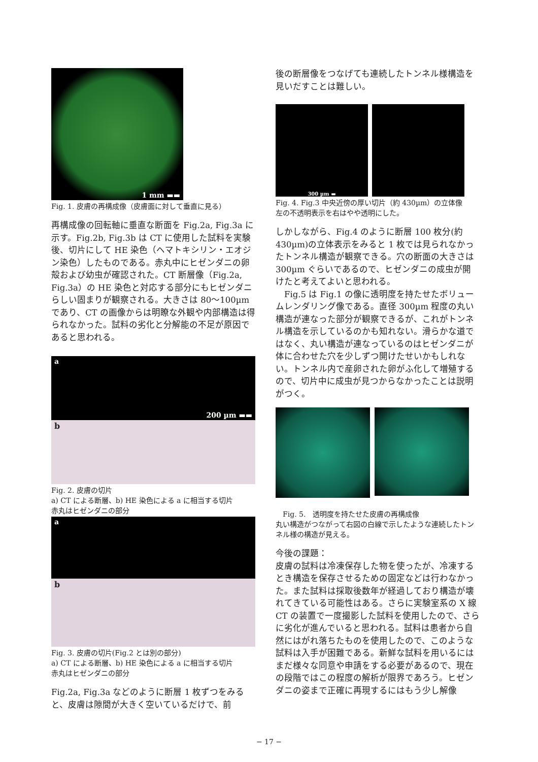1 mm ▬▬
Fig. 1. 皮膚の再構成像（皮膚面に対して垂直に見る）
再構成像の回転軸に垂直な断面を Fig.2a, Fig.3a に示す。Fig.2b, Fig.3b は CT に使用した試料を実験後、切片にして HE 染色（ヘマトキシリン・エオジン染色）したものである。赤丸中にヒゼンダニの卵殻および幼虫が確認された。CT 断層像（Fig.2a, Fig.3a）の HE 染色と対応する部分にもヒゼンダニらしい固まりが観察される。大きさは 80〜100µm であり、CT の画像からは明瞭な外観や内部構造は得られなかった。試料の劣化と分解能の不足が原因であると思われる。
a
200 µm ▬▬
b
Fig. 2. 皮膚の切片
a) CT による断層、b) HE 染色による a に相当する切片
赤丸はヒゼンダニの部分
a
b
Fig. 3. 皮膚の切片(Fig.2 とは別の部分)
a) CT による断層、b) HE 染色による a に相当する切片
赤丸はヒゼンダニの部分
Fig.2a, Fig.3a などのように断層 1 枚ずつをみると、皮膚は隙間が大きく空いているだけで、前
後の断層像をつなげても連続したトンネル様構造を見いだすことは難しい。
300 µm ▬
Fig. 4. Fig.3 中央近傍の厚い切片（約 430µm）の立体像
左の不透明表示を右はやや透明にした。
しかしながら、Fig.4 のように断層 100 枚分(約 430µm)の立体表示をみると 1 枚では見られなかったトンネル構造が観察できる。穴の断面の大きさは 300µm ぐらいであるので、ヒゼンダニの成虫が開けたと考えてよいと思われる。
　Fig.5 は Fig.1 の像に透明度を持たせたボリュームレンダリング像である。直径 300µm 程度の丸い構造が連なった部分が観察できるが、これがトンネル構造を示しているのかも知れない。滑らかな道ではなく、丸い構造が連なっているのはヒゼンダニが体に合わせた穴を少しずつ開けたせいかもしれない。トンネル内で産卵された卵がふ化して増殖するので、切片中に成虫が見つからなかったことは説明がつく。
　Fig. 5.　透明度を持たせた皮膚の再構成像
丸い構造がつながって右図の白線で示したような連続したトンネル様の構造が見える。
今後の課題：
皮膚の試料は冷凍保存した物を使ったが、冷凍するとき構造を保存させるための固定などは行わなかった。また試料は採取後数年が経過しており構造が壊れてきている可能性はある。さらに実験室系の X 線 CT の装置で一度撮影した試料を使用したので、さらに劣化が進んでいると思われる。試料は患者から自然にはがれ落ちたものを使用したので、このような試料は入手が困難である。新鮮な試料を用いるにはまだ様々な同意や申請をする必要があるので、現在の段階ではこの程度の解析が限界であろう。ヒゼンダニの姿まで正確に再現するにはもう少し解像
− 17 −